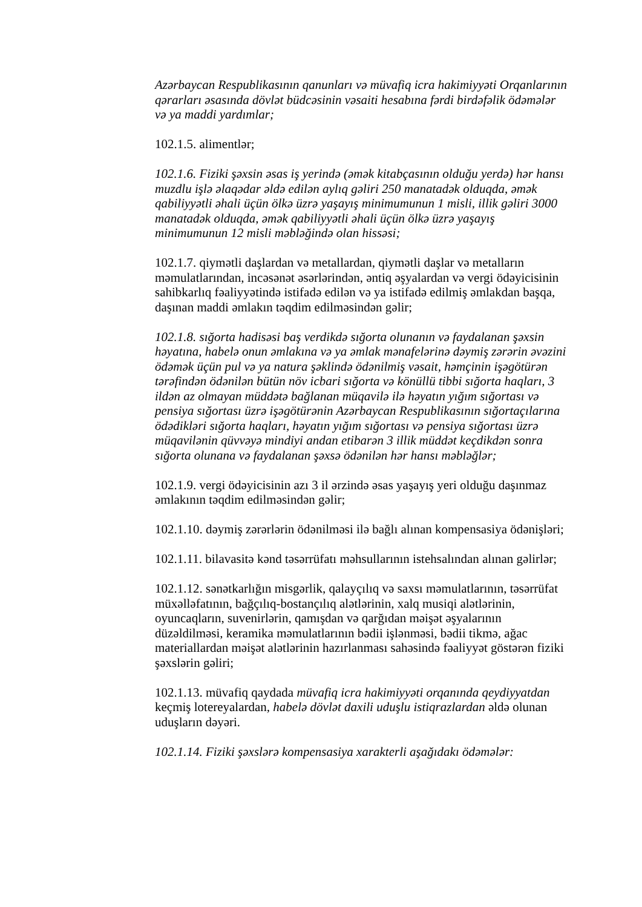Azərbaycan Respublikasının qanunları və müvafiq icra hakimiyyəti Orqanlarının qərarları əsasında dövlət büdcəsinin vəsaiti hesabına fərdi birdəfəlik ödəmələr və ya maddi yardımlar;
102.1.5. alimentlər;
102.1.6. Fiziki şəxsin əsas iş yerində (əmək kitabçasının olduğu yerdə) hər hansı muzdlu işlə əlaqədar əldə edilən aylıq gəliri 250 manatadək olduqda, əmək qabiliyyətli əhali üçün ölkə üzrə yaşayış minimumunun 1 misli, illik gəliri 3000 manatadək olduqda, əmək qabiliyyətli əhali üçün ölkə üzrə yaşayış minimumunun 12 misli məbləğində olan hissəsi;
102.1.7. qiymətli daşlardan və metallardan, qiymətli daşlar və metalların məmulatlarından, incəsənət əsərlərindən, əntiq əşyalardan və vergi ödəyicisinin sahibkarlıq fəaliyyətində istifadə edilən və ya istifadə edilmiş əmlakdan başqa, daşınan maddi əmlakın təqdim edilməsindən gəlir;
102.1.8. sığorta hadisəsi baş verdikdə sığorta olunanın və faydalanan şəxsin həyatına, habelə onun əmlakına və ya əmlak mənafelərinə dəymiş zərərin əvəzini ödəmək üçün pul və ya natura şəklində ödənilmiş vəsait, həmçinin işəgötürən tərəfindən ödənilən bütün növ icbari sığorta və könüllü tibbi sığorta haqları, 3 ildən az olmayan müddətə bağlanan müqavilə ilə həyatın yığım sığortası və pensiya sığortası üzrə işəgötürənin Azərbaycan Respublikasının sığortaçılarına ödədikləri sığorta haqları, həyatın yığım sığortası və pensiya sığortası üzrə müqavilənin qüvvəyə mindiyi andan etibarən 3 illik müddət keçdikdən sonra sığorta olunana və faydalanan şəxsə ödənilən hər hansı məbləğlər;
102.1.9. vergi ödəyicisinin azı 3 il ərzində əsas yaşayış yeri olduğu daşınmaz əmlakının təqdim edilməsindən gəlir;
102.1.10. dəymiş zərərlərin ödənilməsi ilə bağlı alınan kompensasiya ödənişləri;
102.1.11. bilavasitə kənd təsərrüfatı məhsullarının istehsalından alınan gəlirlər;
102.1.12. sənətkarlığın misgərlik, qalayçılıq və saxsı məmulatlarının, təsərrüfat müxəlləfatının, bağçılıq-bostançılıq alətlərinin, xalq musiqi alətlərinin, oyuncaqların, suvenirlərin, qamışdan və qarğıdan məişət əşyalarının düzəldilməsi, keramika məmulatlarının bədii işlənməsi, bədii tikmə, ağac materiallardan məişət alətlərinin hazırlanması sahəsində fəaliyyət göstərən fiziki şəxslərin gəliri;
102.1.13. müvafiq qaydada müvafiq icra hakimiyyəti orqanında qeydiyyatdan keçmiş lotereyalardan, habelə dövlət daxili uduşlu istiqrazlardan əldə olunan uduşların dəyəri.
102.1.14. Fiziki şəxslərə kompensasiya xarakterli aşağıdakı ödəmələr: